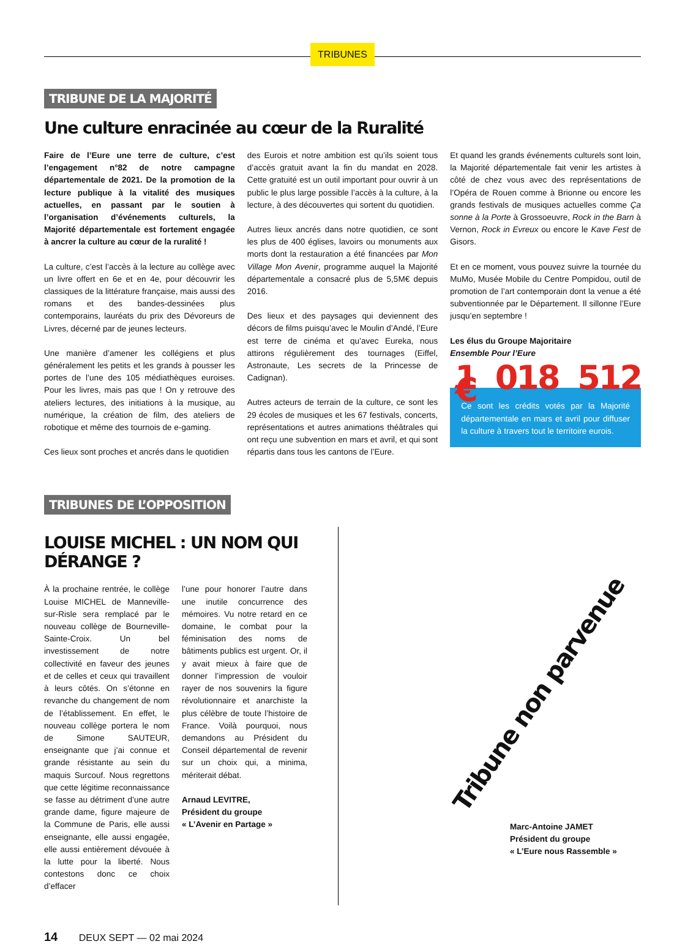TRIBUNES
TRIBUNE DE LA MAJORITÉ
Une culture enracinée au cœur de la Ruralité
Faire de l’Eure une terre de culture, c’est l’engagement n°82 de notre campagne départementale de 2021. De la promotion de la lecture publique à la vitalité des musiques actuelles, en passant par le soutien à l’organisation d’événements culturels, la Majorité départementale est fortement engagée à ancrer la culture au cœur de la ruralité !
La culture, c’est l’accès à la lecture au collège avec un livre offert en 6e et en 4e, pour découvrir les classiques de la littérature française, mais aussi des romans et des bandes-dessinées plus contemporains, lauréats du prix des Dévoreurs de Livres, décerné par de jeunes lecteurs.
Une manière d’amener les collégiens et plus généralement les petits et les grands à pousser les portes de l’une des 105 médiathèques euroises. Pour les livres, mais pas que ! On y retrouve des ateliers lectures, des initiations à la musique, au numérique, la création de film, des ateliers de robotique et même des tournois de e-gaming.
Ces lieux sont proches et ancrés dans le quotidien
des Eurois et notre ambition est qu’ils soient tous d’accès gratuit avant la fin du mandat en 2028. Cette gratuité est un outil important pour ouvrir à un public le plus large possible l’accès à la culture, à la lecture, à des découvertes qui sortent du quotidien.
Autres lieux ancrés dans notre quotidien, ce sont les plus de 400 églises, lavoirs ou monuments aux morts dont la restauration a été financées par Mon Village Mon Avenir, programme auquel la Majorité départementale a consacré plus de 5,5M€ depuis 2016.
Des lieux et des paysages qui deviennent des décors de films puisqu’avec le Moulin d’Andé, l’Eure est terre de cinéma et qu’avec Eureka, nous attirons régulièrement des tournages (Eiffel, Astronaute, Les secrets de la Princesse de Cadignan).
Autres acteurs de terrain de la culture, ce sont les 29 écoles de musiques et les 67 festivals, concerts, représentations et autres animations théâtrales qui ont reçu une subvention en mars et avril, et qui sont répartis dans tous les cantons de l’Eure.
Et quand les grands événements culturels sont loin, la Majorité départementale fait venir les artistes à côté de chez vous avec des représentations de l’Opéra de Rouen comme à Brionne ou encore les grands festivals de musiques actuelles comme Ça sonne à la Porte à Grossoeuvre, Rock in the Barn à Vernon, Rock in Evreux ou encore le Kave Fest de Gisors.
Et en ce moment, vous pouvez suivre la tournée du MuMo, Musée Mobile du Centre Pompidou, outil de promotion de l’art contemporain dont la venue a été subventionnée par le Département. Il sillonne l’Eure jusqu’en septembre !
Les élus du Groupe Majoritaire
Ensemble Pour l’Eure
1 018 512 €
Ce sont les crédits votés par la Majorité départementale en mars et avril pour diffuser la culture à travers tout le territoire eurois.
TRIBUNES DE L’OPPOSITION
LOUISE MICHEL : UN NOM QUI DÉRANGE ?
À la prochaine rentrée, le collège Louise MICHEL de Manneville-sur-Risle sera remplacé par le nouveau collège de Bourneville-Sainte-Croix. Un bel investissement de notre collectivité en faveur des jeunes et de celles et ceux qui travaillent à leurs côtés. On s’étonne en revanche du changement de nom de l’établissement. En effet, le nouveau collège portera le nom de Simone SAUTEUR, enseignante que j’ai connue et grande résistante au sein du maquis Surcouf. Nous regrettons que cette légitime reconnaissance se fasse au détriment d’une autre grande dame, figure majeure de la Commune de Paris, elle aussi enseignante, elle aussi engagée, elle aussi entièrement dévouée à la lutte pour la liberté. Nous contestons donc ce choix d’effacer
l’une pour honorer l’autre dans une inutile concurrence des mémoires. Vu notre retard en ce domaine, le combat pour la féminisation des noms de bâtiments publics est urgent. Or, il y avait mieux à faire que de donner l’impression de vouloir rayer de nos souvenirs la figure révolutionnaire et anarchiste la plus célèbre de toute l’histoire de France. Voilà pourquoi, nous demandons au Président du Conseil départemental de revenir sur un choix qui, a minima, mériterait débat.
Arnaud LEVITRE,
Président du groupe
« L’Avenir en Partage »
Tribune non parvenue
Marc-Antoine JAMET
Président du groupe
« L’Eure nous Rassemble »
14 DEUX SEPT — 02 mai 2024